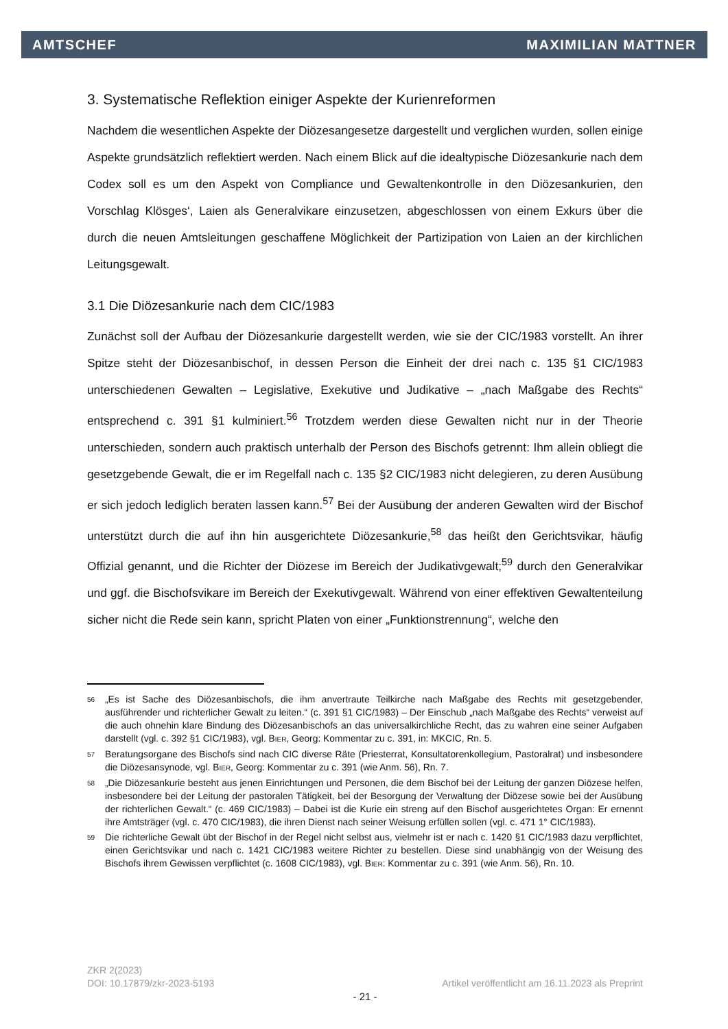AMTSCHEF MAXIMILIAN MATTNER
3. Systematische Reflektion einiger Aspekte der Kurienreformen
Nachdem die wesentlichen Aspekte der Diözesangesetze dargestellt und verglichen wurden, sollen einige Aspekte grundsätzlich reflektiert werden. Nach einem Blick auf die idealtypische Diözesankurie nach dem Codex soll es um den Aspekt von Compliance und Gewaltenkontrolle in den Diözesankurien, den Vorschlag Klösges‘, Laien als Generalvikare einzusetzen, abgeschlossen von einem Exkurs über die durch die neuen Amtsleitungen geschaffene Möglichkeit der Partizipation von Laien an der kirchlichen Leitungsgewalt.
3.1 Die Diözesankurie nach dem CIC/1983
Zunächst soll der Aufbau der Diözesankurie dargestellt werden, wie sie der CIC/1983 vorstellt. An ihrer Spitze steht der Diözesanbischof, in dessen Person die Einheit der drei nach c. 135 §1 CIC/1983 unterschiedenen Gewalten – Legislative, Exekutive und Judikative – „nach Maßgabe des Rechts“ entsprechend c. 391 §1 kulminiert.<sup>56</sup> Trotzdem werden diese Gewalten nicht nur in der Theorie unterschieden, sondern auch praktisch unterhalb der Person des Bischofs getrennt: Ihm allein obliegt die gesetzgebende Gewalt, die er im Regelfall nach c. 135 §2 CIC/1983 nicht delegieren, zu deren Ausübung er sich jedoch lediglich beraten lassen kann.<sup>57</sup> Bei der Ausübung der anderen Gewalten wird der Bischof unterstützt durch die auf ihn hin ausgerichtete Diözesankurie,<sup>58</sup> das heißt den Gerichtsvikar, häufig Offizial genannt, und die Richter der Diözese im Bereich der Judikativgewalt;<sup>59</sup> durch den Generalvikar und ggf. die Bischofsvikare im Bereich der Exekutivgewalt. Während von einer effektiven Gewaltenteilung sicher nicht die Rede sein kann, spricht Platen von einer „Funktionstrennung“, welche den
<sup>56</sup>
„Es ist Sache des Diözesanbischofs, die ihm anvertraute Teilkirche nach Maßgabe des Rechts mit gesetzgebender, ausführender und richterlicher Gewalt zu leiten.“ (c. 391 §1 CIC/1983) – Der Einschub „nach Maßgabe des Rechts“ verweist auf die auch ohnehin klare Bindung des Diözesanbischofs an das universalkirchliche Recht, das zu wahren eine seiner Aufgaben darstellt (vgl. c. 392 §1 CIC/1983), vgl. BIER, Georg: Kommentar zu c. 391, in: MKCIC, Rn. 5.
<sup>57</sup>
Beratungsorgane des Bischofs sind nach CIC diverse Räte (Priesterrat, Konsultatorenkollegium, Pastoralrat) und insbesondere die Diözesansynode, vgl. BIER, Georg: Kommentar zu c. 391 (wie Anm. 56), Rn. 7.
<sup>58</sup>
„Die Diözesankurie besteht aus jenen Einrichtungen und Personen, die dem Bischof bei der Leitung der ganzen Diözese helfen, insbesondere bei der Leitung der pastoralen Tätigkeit, bei der Besorgung der Verwaltung der Diözese sowie bei der Ausübung der richterlichen Gewalt.“ (c. 469 CIC/1983) – Dabei ist die Kurie ein streng auf den Bischof ausgerichtetes Organ: Er ernennt ihre Amtsträger (vgl. c. 470 CIC/1983), die ihren Dienst nach seiner Weisung erfüllen sollen (vgl. c. 471 1° CIC/1983).
<sup>59</sup>
Die richterliche Gewalt übt der Bischof in der Regel nicht selbst aus, vielmehr ist er nach c. 1420 §1 CIC/1983 dazu verpflichtet, einen Gerichtsvikar und nach c. 1421 CIC/1983 weitere Richter zu bestellen. Diese sind unabhängig von der Weisung des Bischofs ihrem Gewissen verpflichtet (c. 1608 CIC/1983), vgl. BIER: Kommentar zu c. 391 (wie Anm. 56), Rn. 10.
ZKR 2(2023)
DOI: 10.17879/zkr-2023-5193 Artikel veröffentlicht am 16.11.2023 als Preprint
- 21 -